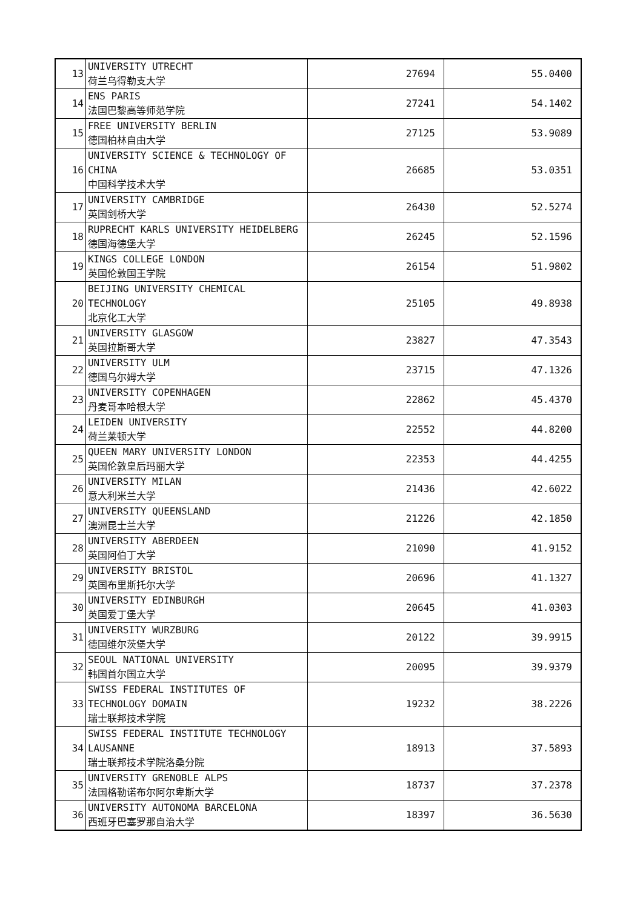| 13 | UNIVERSITY UTRECHT 荷兰乌得勒支大学 | 27694 | 55.0400 |
| 14 | ENS PARIS 法国巴黎高等师范学院 | 27241 | 54.1402 |
| 15 | FREE UNIVERSITY BERLIN 德国柏林自由大学 | 27125 | 53.9089 |
| 16 | UNIVERSITY SCIENCE & TECHNOLOGY OF CHINA 中国科学技术大学 | 26685 | 53.0351 |
| 17 | UNIVERSITY CAMBRIDGE 英国剑桥大学 | 26430 | 52.5274 |
| 18 | RUPRECHT KARLS UNIVERSITY HEIDELBERG 德国海德堡大学 | 26245 | 52.1596 |
| 19 | KINGS COLLEGE LONDON 英国伦敦国王学院 | 26154 | 51.9802 |
| 20 | BEIJING UNIVERSITY CHEMICAL TECHNOLOGY 北京化工大学 | 25105 | 49.8938 |
| 21 | UNIVERSITY GLASGOW 英国拉斯哥大学 | 23827 | 47.3543 |
| 22 | UNIVERSITY ULM 德国乌尔姆大学 | 23715 | 47.1326 |
| 23 | UNIVERSITY COPENHAGEN 丹麦哥本哈根大学 | 22862 | 45.4370 |
| 24 | LEIDEN UNIVERSITY 荷兰莱顿大学 | 22552 | 44.8200 |
| 25 | QUEEN MARY UNIVERSITY LONDON 英国伦敦皇后玛丽大学 | 22353 | 44.4255 |
| 26 | UNIVERSITY MILAN 意大利米兰大学 | 21436 | 42.6022 |
| 27 | UNIVERSITY QUEENSLAND 澳洲昆士兰大学 | 21226 | 42.1850 |
| 28 | UNIVERSITY ABERDEEN 英国阿伯丁大学 | 21090 | 41.9152 |
| 29 | UNIVERSITY BRISTOL 英国布里斯托尔大学 | 20696 | 41.1327 |
| 30 | UNIVERSITY EDINBURGH 英国爱丁堡大学 | 20645 | 41.0303 |
| 31 | UNIVERSITY WURZBURG 德国维尔茨堡大学 | 20122 | 39.9915 |
| 32 | SEOUL NATIONAL UNIVERSITY 韩国首尔国立大学 | 20095 | 39.9379 |
| 33 | SWISS FEDERAL INSTITUTES OF TECHNOLOGY DOMAIN 瑞士联邦技术学院 | 19232 | 38.2226 |
| 34 | SWISS FEDERAL INSTITUTE TECHNOLOGY LAUSANNE 瑞士联邦技术学院洛桑分院 | 18913 | 37.5893 |
| 35 | UNIVERSITY GRENOBLE ALPS 法国格勒诺布尔阿尔卑斯大学 | 18737 | 37.2378 |
| 36 | UNIVERSITY AUTONOMA BARCELONA 西班牙巴塞罗那自治大学 | 18397 | 36.5630 |